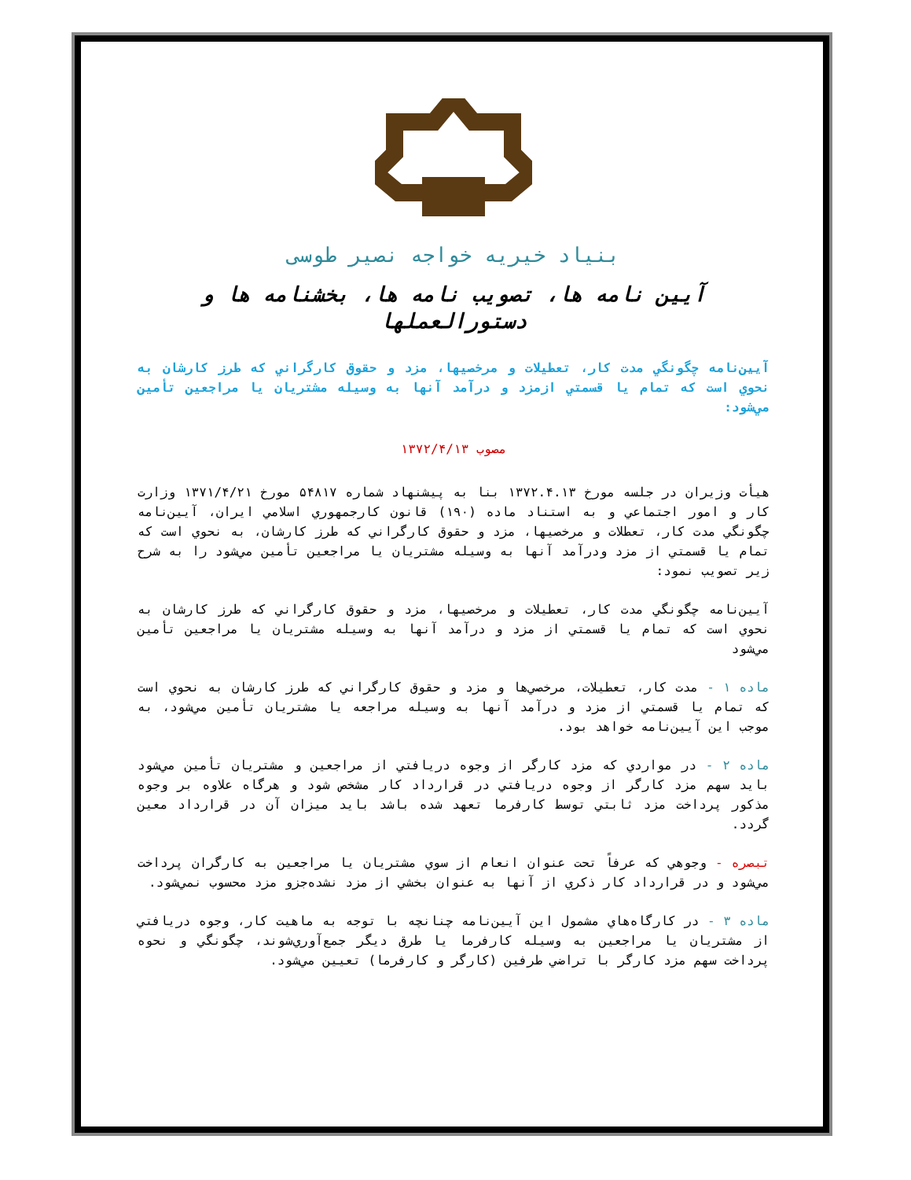بنیاد خیریه خواجه نصیر طوسی
آیین نامه ها، تصویب نامه ها، بخشنامه ها و دستورالعملها
آیین‌نامه چگونگي مدت كار، تعطيلات و مرخصيها، مزد و حقوق كارگراني كه طرز كارشان به نحوي است كه تمام يا قسمتي ازمزد و درآمد آنها به وسيله مشتريان يا مراجعين تأمين مي‌شود:
مصوب ۱۳۷۲/۴/۱۳
هيأت وزيران در جلسه مورخ ۱۳۷۲.۴.۱۳ بنا به پيشنهاد شماره ۵۴۸۱۷ مورخ ۱۳۷۱/۴/۲۱ وزارت كار و امور اجتماعي و به استناد ماده (۱۹۰) قانون كارجمهوري اسلامي ايران، آيين‌نامه چگونگي مدت كار، تعطلات و مرخصيها، مزد و حقوق كارگراني كه طرز كارشان، به نحوي است كه تمام يا قسمتي از مزد ودرآمد آنها به وسيله مشتريان يا مراجعين تأمين مي‌شود را به شرح زير تصويب نمود:
آيين‌نامه چگونگي مدت كار، تعطيلات و مرخصيها، مزد و حقوق كارگراني كه طرز كارشان به نحوي است كه تمام يا قسمتي از مزد و درآمد آنها به وسيله مشتريان يا مراجعين تأمين مي‌شود
ماده ۱ - مدت كار، تعطيلات، مرخصي‌ها و مزد و حقوق كارگراني كه طرز كارشان به نحوي است كه تمام يا قسمتي از مزد و درآمد آنها به وسيله مراجعه يا مشتريان تأمين مي‌شود، به موجب اين آيين‌نامه خواهد بود.
ماده ۲ - در مواردي كه مزد كارگر از وجوه دريافتي از مراجعين و مشتريان تأمين مي‌شود بايد سهم مزد كارگر از وجوه دريافتي در قرارداد كار مشخص شود و هرگاه علاوه بر وجوه مذكور پرداخت مزد ثابتي توسط كارفرما تعهد شده باشد بايد ميزان آن در قرارداد معين گردد.
تبصره - وجوهي كه عرفاً تحت عنوان انعام از سوي مشتريان يا مراجعين به كارگران پرداخت مي‌شود و در قرارداد كار ذكري از آنها به عنوان بخشي از مزد نشده‌جزو مزد محسوب نمي‌شود.
ماده ۳ - در كارگاه‌هاي مشمول اين آيين‌نامه چنانچه با توجه به ماهيت كار، وجوه دريافتي از مشتريان يا مراجعين به وسيله كارفرما يا طرق ديگر جمع‌آوري‌شوند، چگونگي و نحوه پرداخت سهم مزد كارگر با تراضي طرفين (كارگر و كارفرما) تعيين مي‌شود.